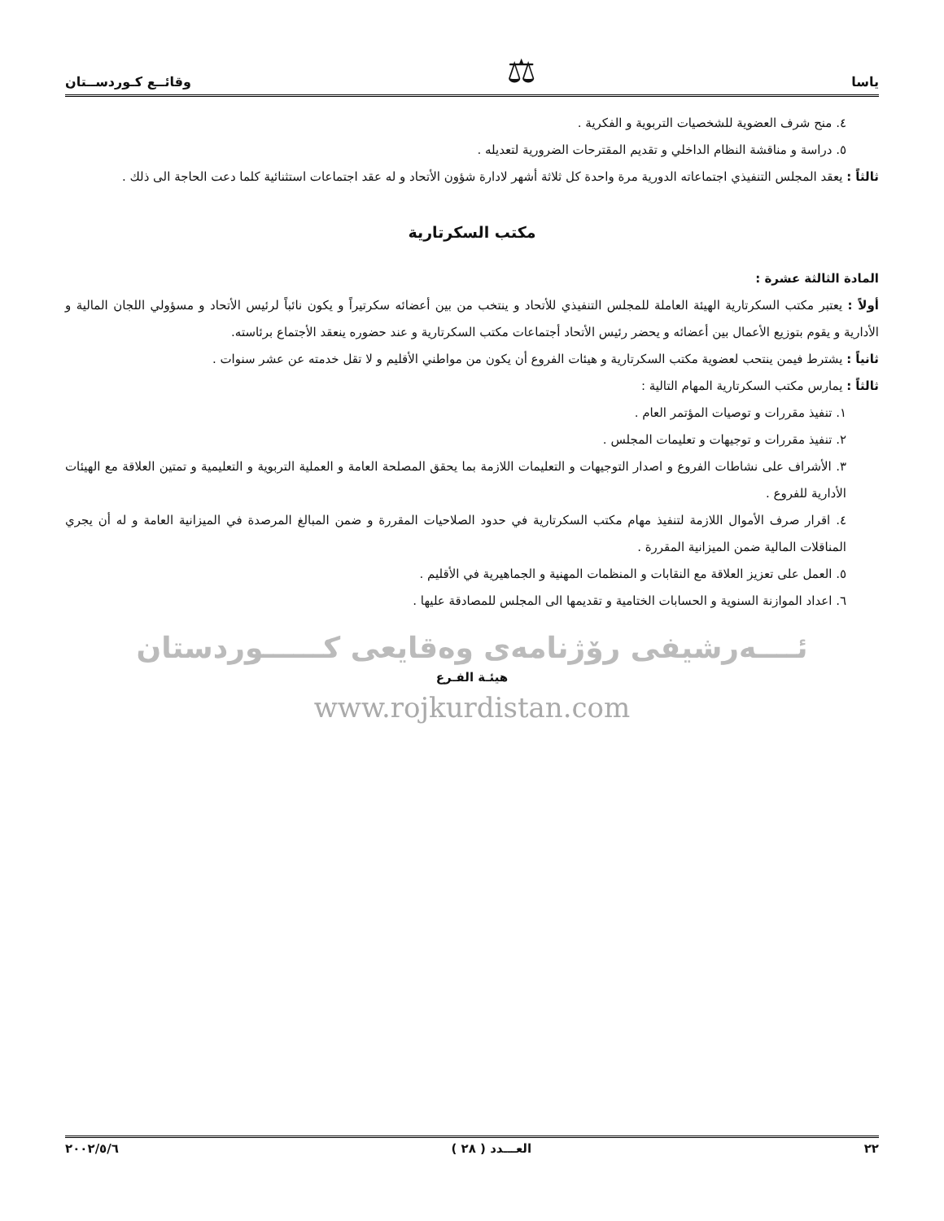ياسا ⚖ وقائــع كـوردســتان
٤. منح شرف العضوية للشخصيات التربوية و الفكرية .
٥. دراسة و مناقشة النظام الداخلي و تقديم المقترحات الضرورية لتعديله .
ثالثاً : يعقد المجلس التنفيذي اجتماعاته الدورية مرة واحدة كل ثلاثة أشهر لادارة شؤون الأتحاد و له عقد اجتماعات استثنائية كلما دعت الحاجة الى ذلك .
مكتب السكرتارية
المادة الثالثة عشرة :
أولاً : يعتبر مكتب السكرتارية الهيئة العاملة للمجلس التنفيذي للأتحاد و ينتخب من بين أعضائه سكرتيراً و يكون نائباً لرئيس الأتحاد و مسؤولي اللجان المالية و الأدارية و يقوم بتوزيع الأعمال بين أعضائه و يحضر رئيس الأتحاد أجتماعات مكتب السكرتارية و عند حضوره ينعقد الأجتماع برئاسته.
ثانياً : يشترط فيمن ينتحب لعضوية مكتب السكرتارية و هيئات الفروع أن يكون من مواطني الأقليم و لا تقل خدمته عن عشر سنوات .
ثالثاً : يمارس مكتب السكرتارية المهام التالية :
١. تنفيذ مقررات و توصيات المؤتمر العام .
٢. تنفيذ مقررات و توجيهات و تعليمات المجلس .
٣. الأشراف على نشاطات الفروع و اصدار التوجيهات و التعليمات اللازمة بما يحقق المصلحة العامة و العملية التربوية و التعليمية و تمتين العلاقة مع الهيئات الأدارية للفروع .
٤. اقرار صرف الأموال اللازمة لتنفيذ مهام مكتب السكرتارية في حدود الصلاحيات المقررة و ضمن المبالغ المرصدة في الميزانية العامة و له أن يجري المناقلات المالية ضمن الميزانية المقررة .
٥. العمل على تعزيز العلاقة مع النقابات و المنظمات المهنية و الجماهيرية في الأقليم .
٦. اعداد الموازنة السنوية و الحسابات الختامية و تقديمها الى المجلس للمصادقة عليها .
ئــــەرشيفی رۆژنامەی وەقايعی كــــــوردستان
هيئـة الفـرع
www.rojkurdistan.com
٢٢ العـــدد ( ٢٨ ) ٢٠٠٢/٥/٦